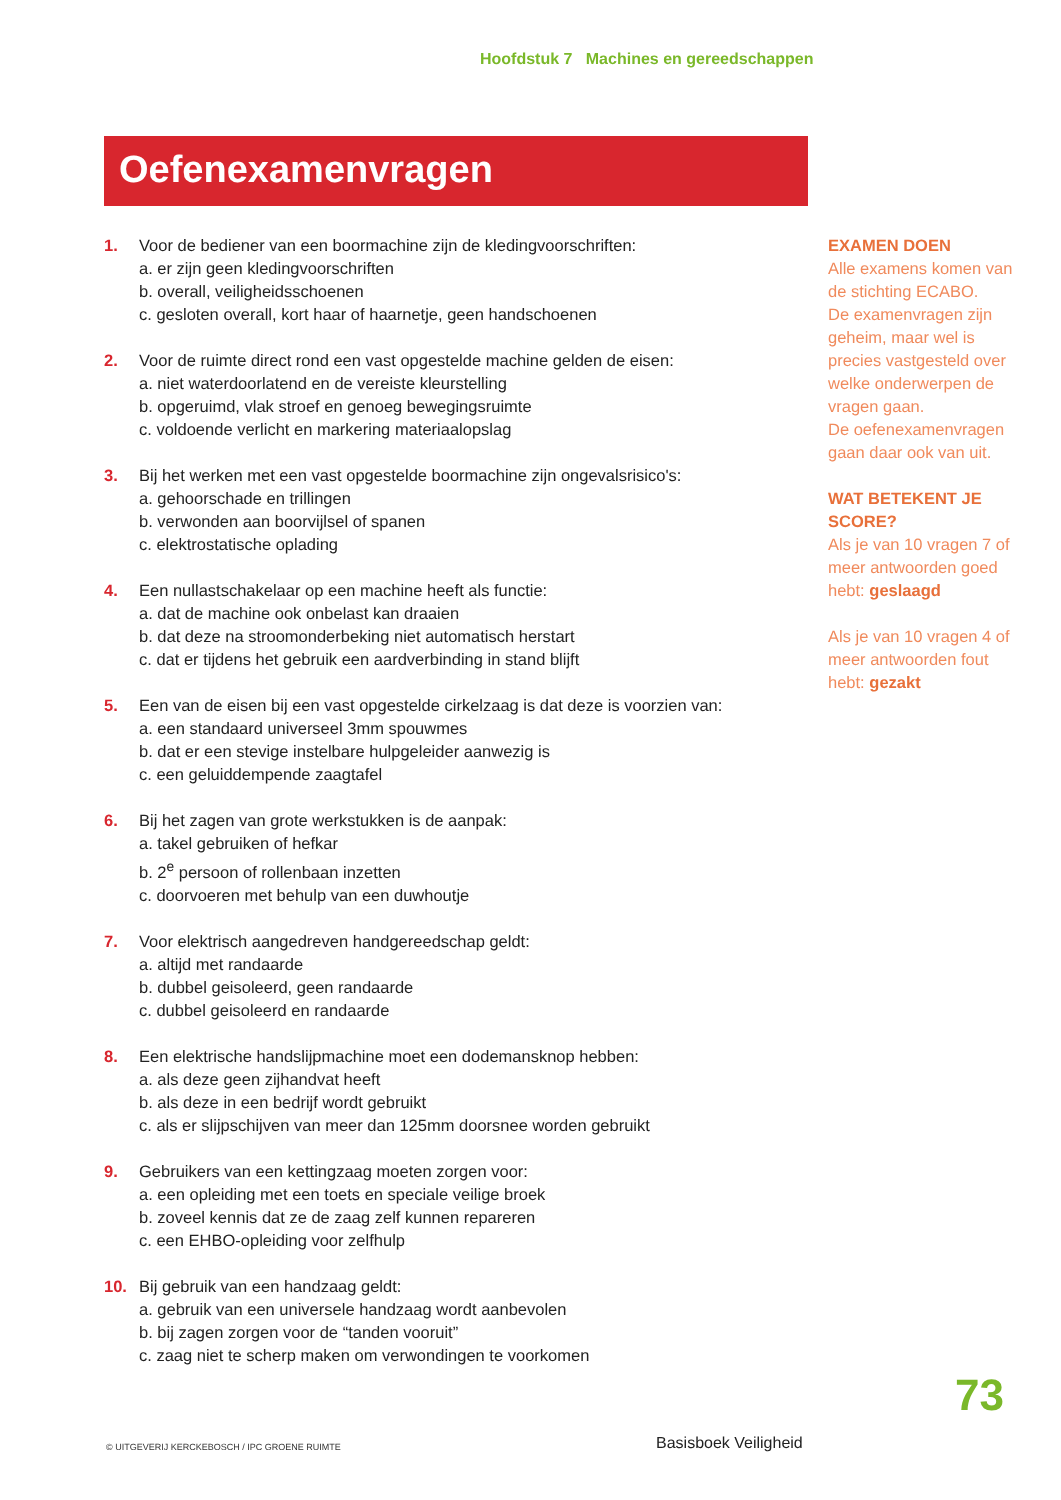Hoofdstuk 7 Machines en gereedschappen
Oefenexamenvragen
1. Voor de bediener van een boormachine zijn de kledingvoorschriften:
a. er zijn geen kledingvoorschriften
b. overall, veiligheidsschoenen
c. gesloten overall, kort haar of haarnetje, geen handschoenen
2. Voor de ruimte direct rond een vast opgestelde machine gelden de eisen:
a. niet waterdoorlatend en de vereiste kleurstelling
b. opgeruimd, vlak stroef en genoeg bewegingsruimte
c. voldoende verlicht en markering materiaalopslag
3. Bij het werken met een vast opgestelde boormachine zijn ongevalsrisico's:
a. gehoorschade en trillingen
b. verwonden aan boorvijlsel of spanen
c. elektrostatische oplading
4. Een nullastschakelaar op een machine heeft als functie:
a. dat de machine ook onbelast kan draaien
b. dat deze na stroomonderbeking niet automatisch herstart
c. dat er tijdens het gebruik een aardverbinding in stand blijft
5. Een van de eisen bij een vast opgestelde cirkelzaag is dat deze is voorzien van:
a. een standaard universeel 3mm spouwmes
b. dat er een stevige instelbare hulpgeleider aanwezig is
c. een geluiddempende zaagtafel
6. Bij het zagen van grote werkstukken is de aanpak:
a. takel gebruiken of hefkar
b. 2<sup>e</sup> persoon of rollenbaan inzetten
c. doorvoeren met behulp van een duwhoutje
7. Voor elektrisch aangedreven handgereedschap geldt:
a. altijd met randaarde
b. dubbel geisoleerd, geen randaarde
c. dubbel geisoleerd en randaarde
8. Een elektrische handslijpmachine moet een dodemansknop hebben:
a. als deze geen zijhandvat heeft
b. als deze in een bedrijf wordt gebruikt
c. als er slijpschijven van meer dan 125mm doorsnee worden gebruikt
9. Gebruikers van een kettingzaag moeten zorgen voor:
a. een opleiding met een toets en speciale veilige broek
b. zoveel kennis dat ze de zaag zelf kunnen repareren
c. een EHBO-opleiding voor zelfhulp
10. Bij gebruik van een handzaag geldt:
a. gebruik van een universele handzaag wordt aanbevolen
b. bij zagen zorgen voor de “tanden vooruit”
c. zaag niet te scherp maken om verwondingen te voorkomen
EXAMEN DOEN
Alle examens komen van de stichting ECABO.
De examenvragen zijn geheim, maar wel is precies vastgesteld over welke onderwerpen de vragen gaan.
De oefenexamenvragen gaan daar ook van uit.
WAT BETEKENT JE SCORE?
Als je van 10 vragen 7 of meer antwoorden goed hebt: geslaagd
Als je van 10 vragen 4 of meer antwoorden fout hebt: gezakt
73
© UITGEVERIJ KERCKEBOSCH / IPC GROENE RUIMTE
Basisboek Veiligheid